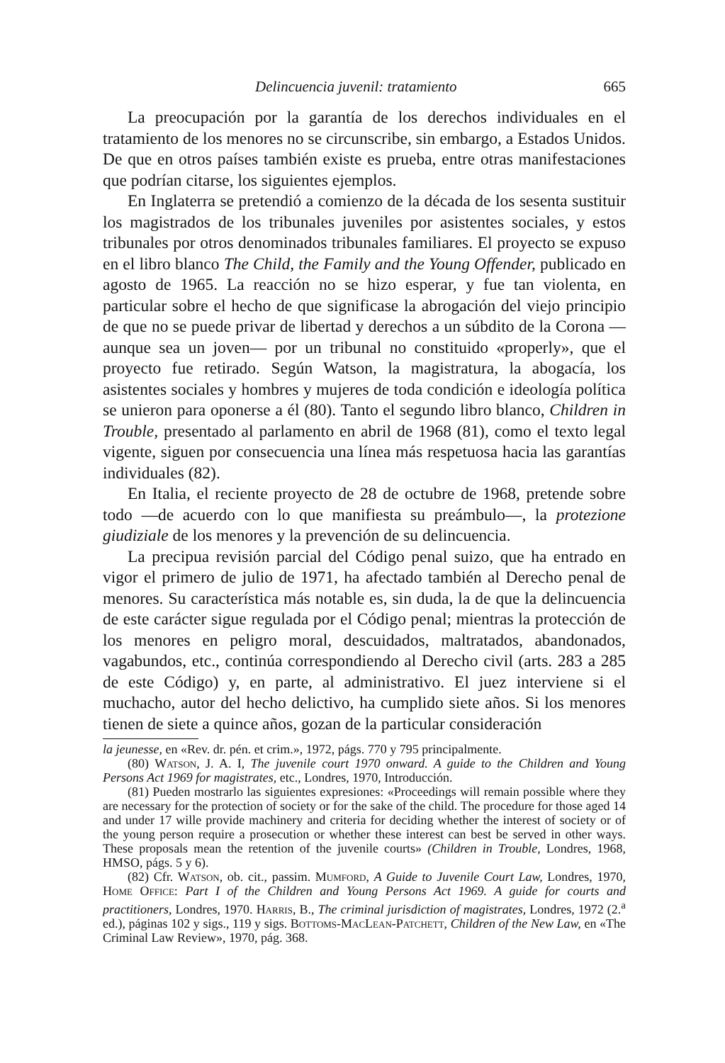Delincuencia juvenil: tratamiento 665
La preocupación por la garantía de los derechos individuales en el tratamiento de los menores no se circunscribe, sin embargo, a Estados Unidos. De que en otros países también existe es prueba, entre otras manifestaciones que podrían citarse, los siguientes ejemplos.
En Inglaterra se pretendió a comienzo de la década de los sesenta sustituir los magistrados de los tribunales juveniles por asistentes sociales, y estos tribunales por otros denominados tribunales familiares. El proyecto se expuso en el libro blanco The Child, the Family and the Young Offender, publicado en agosto de 1965. La reacción no se hizo esperar, y fue tan violenta, en particular sobre el hecho de que significase la abrogación del viejo principio de que no se puede privar de libertad y derechos a un súbdito de la Corona —aunque sea un joven— por un tribunal no constituido «properly», que el proyecto fue retirado. Según Watson, la magistratura, la abogacía, los asistentes sociales y hombres y mujeres de toda condición e ideología política se unieron para oponerse a él (80). Tanto el segundo libro blanco, Children in Trouble, presentado al parlamento en abril de 1968 (81), como el texto legal vigente, siguen por consecuencia una línea más respetuosa hacia las garantías individuales (82).
En Italia, el reciente proyecto de 28 de octubre de 1968, pretende sobre todo —de acuerdo con lo que manifiesta su preámbulo—, la protezione giudiziale de los menores y la prevención de su delincuencia.
La precipua revisión parcial del Código penal suizo, que ha entrado en vigor el primero de julio de 1971, ha afectado también al Derecho penal de menores. Su característica más notable es, sin duda, la de que la delincuencia de este carácter sigue regulada por el Código penal; mientras la protección de los menores en peligro moral, descuidados, maltratados, abandonados, vagabundos, etc., continúa correspondiendo al Derecho civil (arts. 283 a 285 de este Código) y, en parte, al administrativo. El juez interviene si el muchacho, autor del hecho delictivo, ha cumplido siete años. Si los menores tienen de siete a quince años, gozan de la particular consideración
la jeunesse, en «Rev. dr. pén. et crim.», 1972, págs. 770 y 795 principalmente.
(80) Watson, J. A. I, The juvenile court 1970 onward. A guide to the Children and Young Persons Act 1969 for magistrates, etc., Londres, 1970, Introducción.
(81) Pueden mostrarlo las siguientes expresiones: «Proceedings will remain possible where they are necessary for the protection of society or for the sake of the child. The procedure for those aged 14 and under 17 wille provide machinery and criteria for deciding whether the interest of society or of the young person require a prosecution or whether these interest can best be served in other ways. These proposals mean the retention of the juvenile courts» (Children in Trouble, Londres, 1968, HMSO, págs. 5 y 6).
(82) Cfr. Watson, ob. cit., passim. Mumford, A Guide to Juvenile Court Law, Londres, 1970, Home Office: Part I of the Children and Young Persons Act 1969. A guide for courts and practitioners, Londres, 1970. Harris, B., The criminal jurisdiction of magistrates, Londres, 1972 (2.<sup>a</sup> ed.), páginas 102 y sigs., 119 y sigs. Bottoms-MacLean-Patchett, Children of the New Law, en «The Criminal Law Review», 1970, pág. 368.